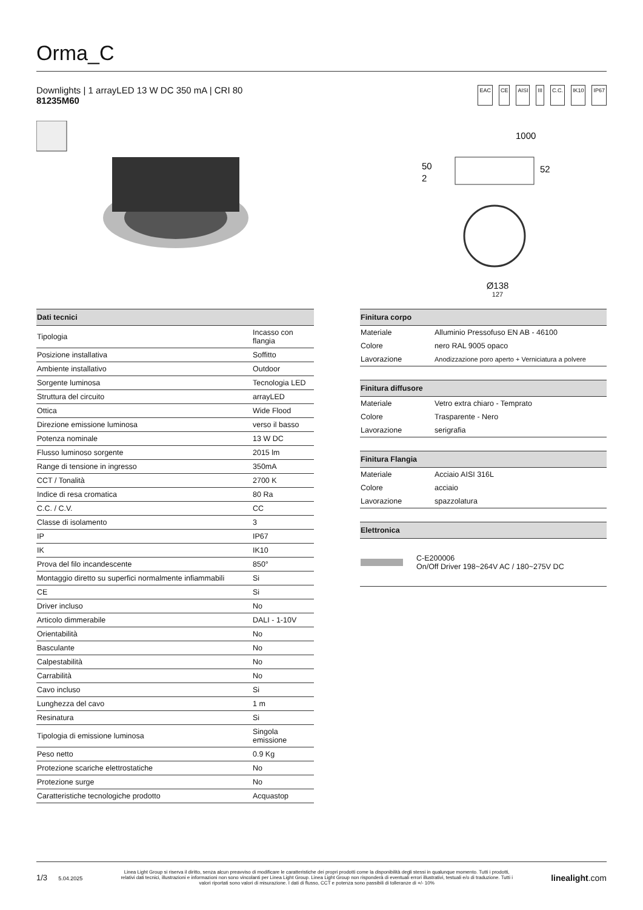Orma_C
Downlights | 1 arrayLED 13 W DC 350 mA | CRI 80
81235M60
EAC CE AISI III C.C. IK10 IP67
1000
50
2
52
Ø138
127
| Dati tecnici | |
| --- | --- |
| Tipologia | Incasso con flangia |
| Posizione installativa | Soffitto |
| Ambiente installativo | Outdoor |
| Sorgente luminosa | Tecnologia LED |
| Struttura del circuito | arrayLED |
| Ottica | Wide Flood |
| Direzione emissione luminosa | verso il basso |
| Potenza nominale | 13 W DC |
| Flusso luminoso sorgente | 2015 lm |
| Range di tensione in ingresso | 350mA |
| CCT / Tonalità | 2700 K |
| Indice di resa cromatica | 80 Ra |
| C.C. / C.V. | CC |
| Classe di isolamento | 3 |
| IP | IP67 |
| IK | IK10 |
| Prova del filo incandescente | 850° |
| Montaggio diretto su superfici normalmente infiammabili | Si |
| CE | Si |
| Driver incluso | No |
| Articolo dimmerabile | DALI - 1-10V |
| Orientabilità | No |
| Basculante | No |
| Calpestabilità | No |
| Carrabilità | No |
| Cavo incluso | Si |
| Lunghezza del cavo | 1 m |
| Resinatura | Si |
| Tipologia di emissione luminosa | Singola emissione |
| Peso netto | 0.9 Kg |
| Protezione scariche elettrostatiche | No |
| Protezione surge | No |
| Caratteristiche tecnologiche prodotto | Acquastop |
| Finitura corpo | |
| --- | --- |
| Materiale | Alluminio Pressofuso EN AB - 46100 |
| Colore | nero RAL 9005 opaco |
| Lavorazione | Anodizzazione poro aperto + Verniciatura a polvere |
| Finitura diffusore | |
| --- | --- |
| Materiale | Vetro extra chiaro - Temprato |
| Colore | Trasparente - Nero |
| Lavorazione | serigrafia |
| Finitura Flangia | |
| --- | --- |
| Materiale | Acciaio AISI 316L |
| Colore | acciaio |
| Lavorazione | spazzolatura |
| Elettronica | |
| --- | --- |
| | C-E200006 On/Off Driver 198~264V AC / 180~275V DC |
1/3 5.04.2025
Linea Light Group si riserva il diritto, senza alcun preavviso di modificare le caratteristiche dei propri prodotti come la disponibilità degli stessi in qualunque momento. Tutti i prodotti, relativi dati tecnici, illustrazioni e informazioni non sono vincolanti per Linea Light Group. Linea Light Group non risponderà di eventuali errori illustrativi, testuali e/o di traduzione. Tutti i valori riportati sono valori di misurazione. I dati di flusso, CCT e potenza sono passibili di tolleranze di +/- 10%
linealight.com